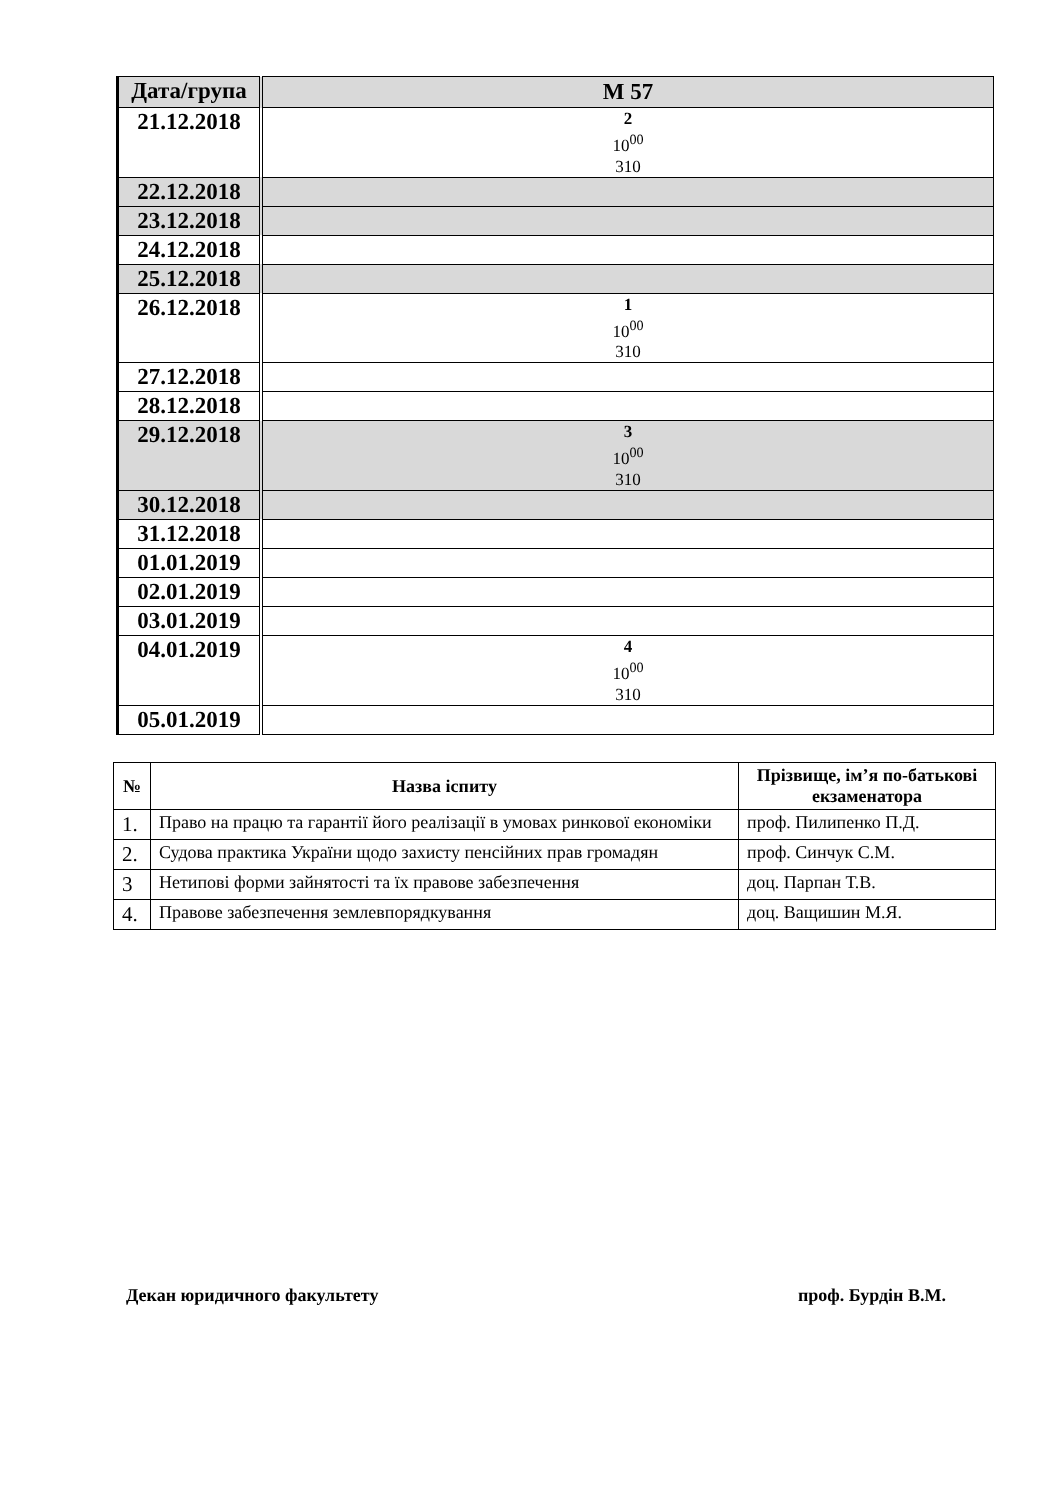| Дата/група | М 57 |
| --- | --- |
| 21.12.2018 | 2 10<sup>00</sup> 310 |
| 22.12.2018 | |
| 23.12.2018 | |
| 24.12.2018 | |
| 25.12.2018 | |
| 26.12.2018 | 1 10<sup>00</sup> 310 |
| 27.12.2018 | |
| 28.12.2018 | |
| 29.12.2018 | 3 10<sup>00</sup> 310 |
| 30.12.2018 | |
| 31.12.2018 | |
| 01.01.2019 | |
| 02.01.2019 | |
| 03.01.2019 | |
| 04.01.2019 | 4 10<sup>00</sup> 310 |
| 05.01.2019 | |
| № | Назва іспиту | Прізвище, ім’я по-батькові екзаменатора |
| --- | --- | --- |
| 1. | Право на працю та гарантії його реалізації в умовах ринкової економіки | проф. Пилипенко П.Д. |
| 2. | Судова практика України щодо захисту пенсійних прав громадян | проф. Синчук С.М. |
| 3 | Нетипові форми зайнятості та їх правове забезпечення | доц. Парпан Т.В. |
| 4. | Правове забезпечення землевпорядкування | доц. Ващишин М.Я. |
Декан юридичного факультету проф. Бурдін В.М.